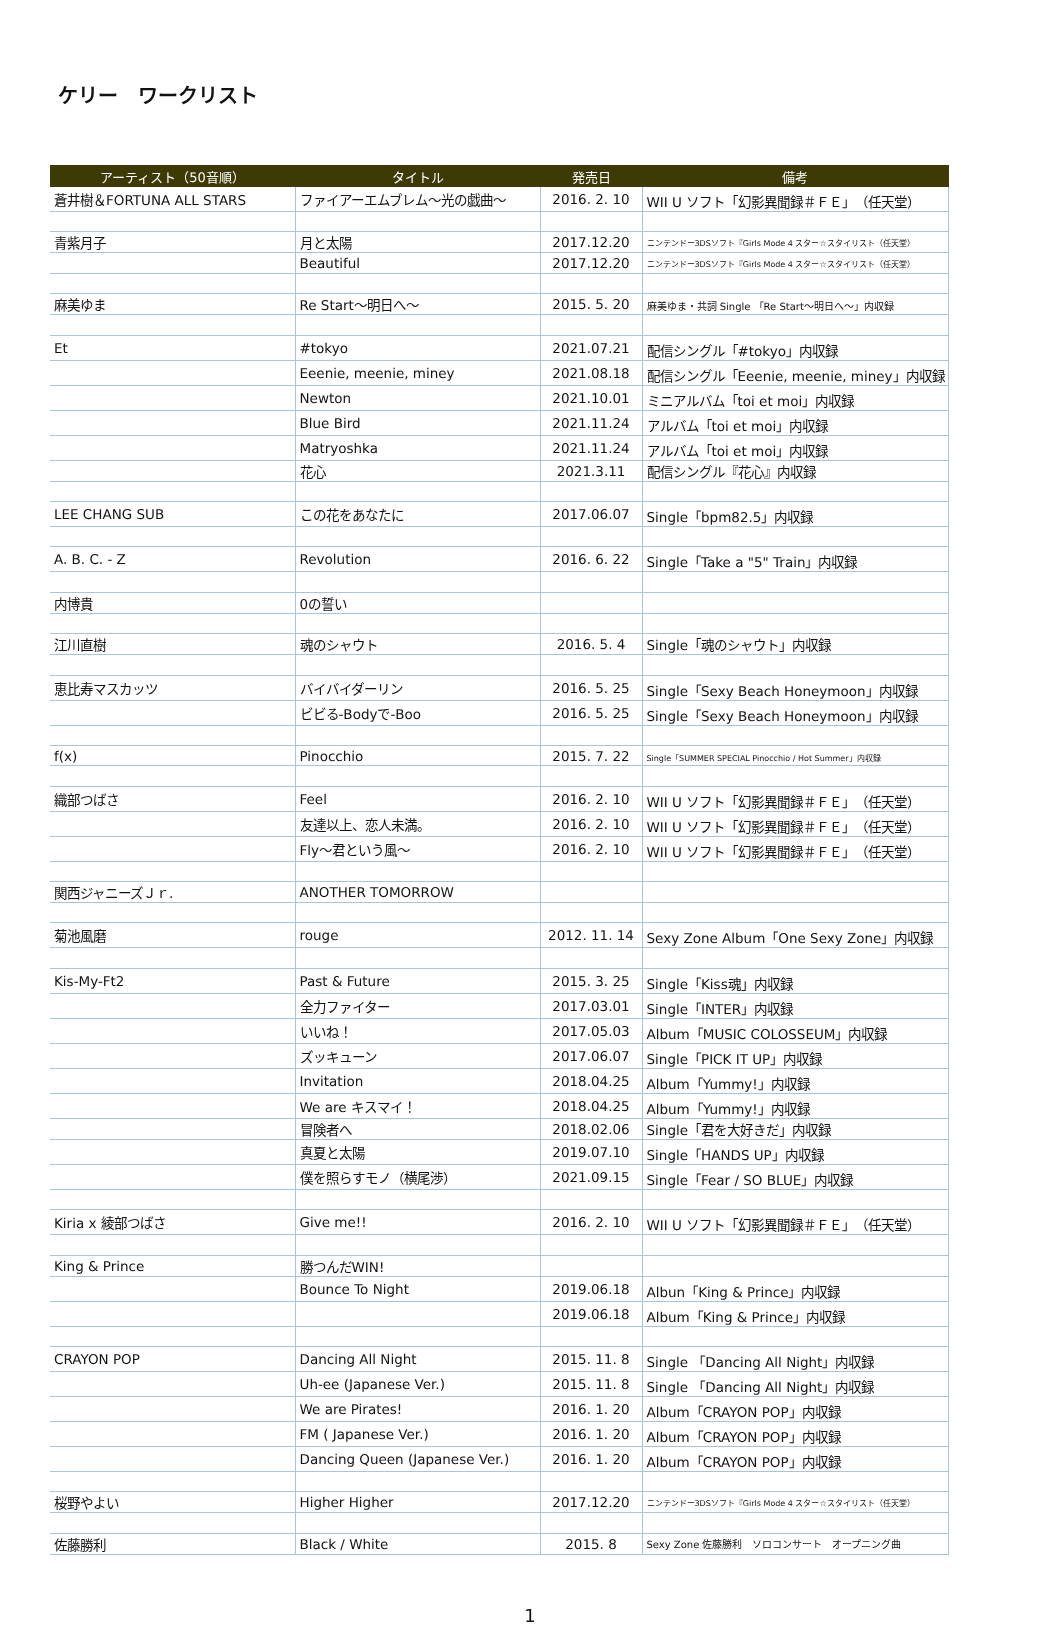ケリー　ワークリスト
| アーティスト（50音順） | タイトル | 発売日 | 備考 |
| --- | --- | --- | --- |
| 蒼井樹＆FORTUNA ALL STARS | ファイアーエムブレム〜光の戯曲〜 | 2016. 2. 10 | WII U ソフト「幻影異聞録＃ＦＥ」（任天堂） |
| 青紫月子 | 月と太陽 | 2017.12.20 | ニンテンドー3DSソフト『Girls Mode 4 スター☆スタイリスト（任天堂） |
| | Beautiful | 2017.12.20 | ニンテンドー3DSソフト『Girls Mode 4 スター☆スタイリスト（任天堂） |
| 麻美ゆま | Re Start〜明日へ〜 | 2015. 5. 20 | 麻美ゆま・共詞 Single 「Re Start〜明日へ〜」内収録 |
| Et | #tokyo | 2021.07.21 | 配信シングル「#tokyo」内収録 |
| | Eeenie, meenie, miney | 2021.08.18 | 配信シングル「Eeenie, meenie, miney」内収録 |
| | Newton | 2021.10.01 | ミニアルバム「toi et moi」内収録 |
| | Blue Bird | 2021.11.24 | アルバム「toi et moi」内収録 |
| | Matryoshka | 2021.11.24 | アルバム「toi et moi」内収録 |
| | 花心 | 2021.3.11 | 配信シングル『花心』内収録 |
| LEE CHANG SUB | この花をあなたに | 2017.06.07 | Single「bpm82.5」内収録 |
| A. B. C. - Z | Revolution | 2016. 6. 22 | Single「Take a "5" Train」内収録 |
| 内博貴 | 0の誓い | | |
| 江川直樹 | 魂のシャウト | 2016. 5. 4 | Single「魂のシャウト」内収録 |
| 恵比寿マスカッツ | バイバイダーリン | 2016. 5. 25 | Single「Sexy Beach Honeymoon」内収録 |
| | ビビる-Bodyで-Boo | 2016. 5. 25 | Single「Sexy Beach Honeymoon」内収録 |
| f(x) | Pinocchio | 2015. 7. 22 | Single「SUMMER SPECIAL Pinocchio / Hot Summer」内収録 |
| 織部つばさ | Feel | 2016. 2. 10 | WII U ソフト「幻影異聞録＃ＦＥ」（任天堂） |
| | 友達以上、恋人未満。 | 2016. 2. 10 | WII U ソフト「幻影異聞録＃ＦＥ」（任天堂） |
| | Fly〜君という風〜 | 2016. 2. 10 | WII U ソフト「幻影異聞録＃ＦＥ」（任天堂） |
| 関西ジャニーズＪｒ. | ANOTHER TOMORROW | | |
| 菊池風磨 | rouge | 2012. 11. 14 | Sexy Zone Album「One Sexy Zone」内収録 |
| Kis-My-Ft2 | Past & Future | 2015. 3. 25 | Single「Kiss魂」内収録 |
| | 全力ファイター | 2017.03.01 | Single「INTER」内収録 |
| | いいね！ | 2017.05.03 | Album「MUSIC COLOSSEUM」内収録 |
| | ズッキューン | 2017.06.07 | Single「PICK IT UP」内収録 |
| | Invitation | 2018.04.25 | Album「Yummy!」内収録 |
| | We are キスマイ！ | 2018.04.25 | Album「Yummy!」内収録 |
| | 冒険者へ | 2018.02.06 | Single「君を大好きだ」内収録 |
| | 真夏と太陽 | 2019.07.10 | Single「HANDS UP」内収録 |
| | 僕を照らすモノ（横尾渉） | 2021.09.15 | Single「Fear / SO BLUE」内収録 |
| Kiria x 綾部つばさ | Give me!! | 2016. 2. 10 | WII U ソフト「幻影異聞録＃ＦＥ」（任天堂） |
| King & Prince | 勝つんだWIN! | | |
| | Bounce To Night | 2019.06.18 | Albun「King & Prince」内収録 |
| | | 2019.06.18 | Album「King & Prince」内収録 |
| CRAYON POP | Dancing All Night | 2015. 11. 8 | Single 「Dancing All Night」内収録 |
| | Uh-ee (Japanese Ver.) | 2015. 11. 8 | Single 「Dancing All Night」内収録 |
| | We are Pirates! | 2016. 1. 20 | Album「CRAYON POP」内収録 |
| | FM ( Japanese Ver.) | 2016. 1. 20 | Album「CRAYON POP」内収録 |
| | Dancing Queen (Japanese Ver.) | 2016. 1. 20 | Album「CRAYON POP」内収録 |
| 桜野やよい | Higher Higher | 2017.12.20 | ニンテンドー3DSソフト『Girls Mode 4 スター☆スタイリスト（任天堂） |
| 佐藤勝利 | Black / White | 2015. 8 | Sexy Zone 佐藤勝利 ソロコンサート オープニング曲 |
1